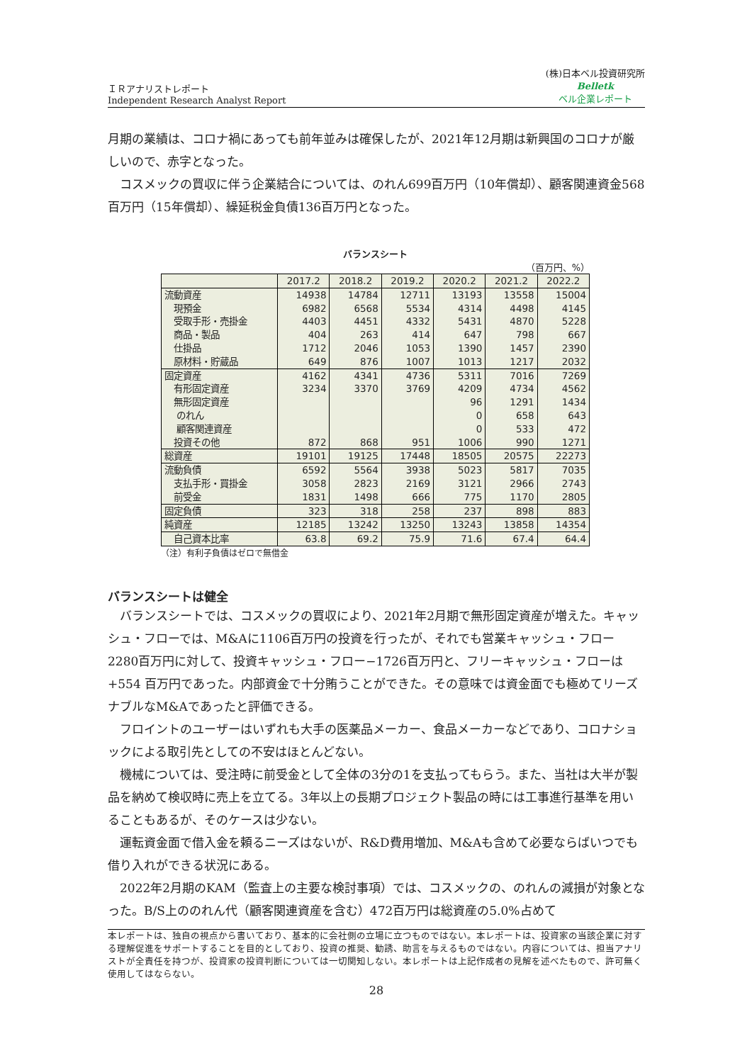ＩＲアナリストレポート
Independent Research Analyst Report
(株)日本ベル投資研究所
Belletk
ベル企業レポート
月期の業績は、コロナ禍にあっても前年並みは確保したが、2021年12月期は新興国のコロナが厳しいので、赤字となった。
　コスメックの買収に伴う企業結合については、のれん699百万円（10年償却）、顧客関連資金568百万円（15年償却）、繰延税金負債136百万円となった。
バランスシート
（百万円、%）
| | 2017.2 | 2018.2 | 2019.2 | 2020.2 | 2021.2 | 2022.2 |
| --- | --- | --- | --- | --- | --- | --- |
| 流動資産 | 14938 | 14784 | 12711 | 13193 | 13558 | 15004 |
| 現預金 | 6982 | 6568 | 5534 | 4314 | 4498 | 4145 |
| 受取手形・売掛金 | 4403 | 4451 | 4332 | 5431 | 4870 | 5228 |
| 商品・製品 | 404 | 263 | 414 | 647 | 798 | 667 |
| 仕掛品 | 1712 | 2046 | 1053 | 1390 | 1457 | 2390 |
| 原材料・貯蔵品 | 649 | 876 | 1007 | 1013 | 1217 | 2032 |
| 固定資産 | 4162 | 4341 | 4736 | 5311 | 7016 | 7269 |
| 有形固定資産 | 3234 | 3370 | 3769 | 4209 | 4734 | 4562 |
| 無形固定資産 | | | | 96 | 1291 | 1434 |
| のれん | | | | 0 | 658 | 643 |
| 顧客関連資産 | | | | 0 | 533 | 472 |
| 投資その他 | 872 | 868 | 951 | 1006 | 990 | 1271 |
| 総資産 | 19101 | 19125 | 17448 | 18505 | 20575 | 22273 |
| 流動負債 | 6592 | 5564 | 3938 | 5023 | 5817 | 7035 |
| 支払手形・買掛金 | 3058 | 2823 | 2169 | 3121 | 2966 | 2743 |
| 前受金 | 1831 | 1498 | 666 | 775 | 1170 | 2805 |
| 固定負債 | 323 | 318 | 258 | 237 | 898 | 883 |
| 純資産 | 12185 | 13242 | 13250 | 13243 | 13858 | 14354 |
| 自己資本比率 | 63.8 | 69.2 | 75.9 | 71.6 | 67.4 | 64.4 |
（注）有利子負債はゼロで無借金
バランスシートは健全
　バランスシートでは、コスメックの買収により、2021年2月期で無形固定資産が増えた。キャッシュ・フローでは、M&Aに1106百万円の投資を行ったが、それでも営業キャッシュ・フロー2280百万円に対して、投資キャッシュ・フロー−1726百万円と、フリーキャッシュ・フローは+554 百万円であった。内部資金で十分賄うことができた。その意味では資金面でも極めてリーズナブルなM&Aであったと評価できる。
　フロイントのユーザーはいずれも大手の医薬品メーカー、食品メーカーなどであり、コロナショックによる取引先としての不安はほとんどない。
　機械については、受注時に前受金として全体の3分の1を支払ってもらう。また、当社は大半が製品を納めて検収時に売上を立てる。3年以上の長期プロジェクト製品の時には工事進行基準を用いることもあるが、そのケースは少ない。
　運転資金面で借入金を頼るニーズはないが、R&D費用増加、M&Aも含めて必要ならばいつでも借り入れができる状況にある。
　2022年2月期のKAM（監査上の主要な検討事項）では、コスメックの、のれんの減損が対象となった。B/S上ののれん代（顧客関連資産を含む）472百万円は総資産の5.0%占めて
本レポートは、独自の視点から書いており、基本的に会社側の立場に立つものではない。本レポートは、投資家の当該企業に対する理解促進をサポートすることを目的としており、投資の推奨、勧誘、助言を与えるものではない。内容については、担当アナリストが全責任を持つが、投資家の投資判断については一切関知しない。本レポートは上記作成者の見解を述べたもので、許可無く使用してはならない。
28